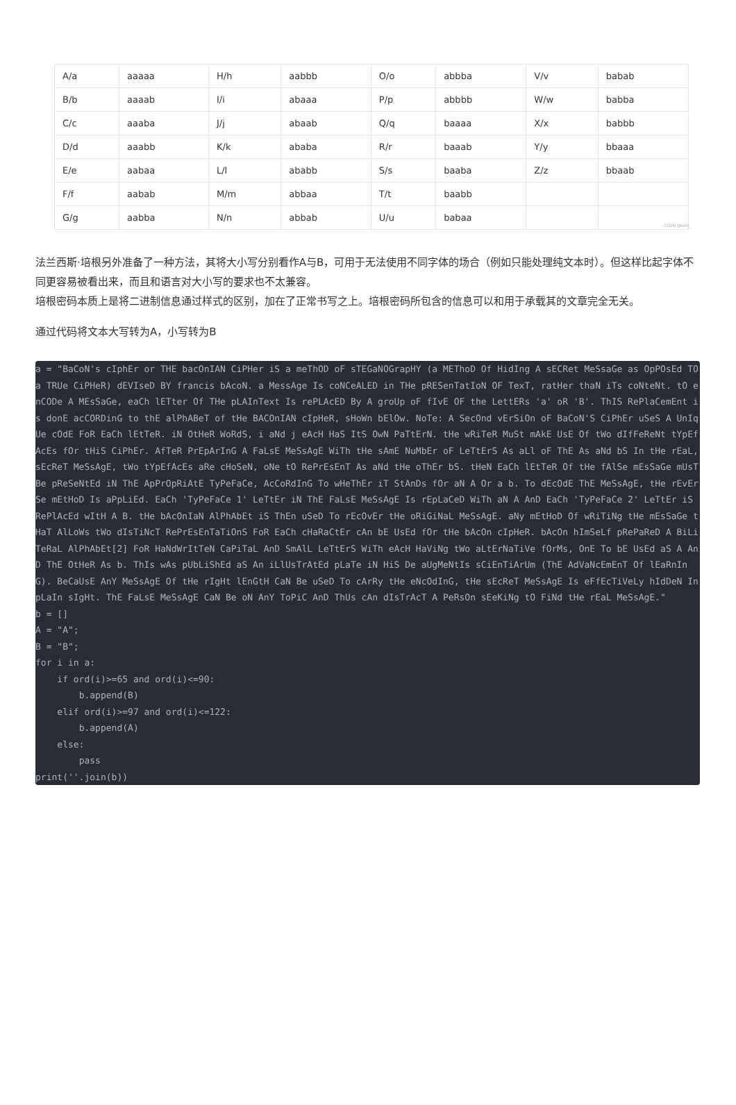| A/a | aaaaa | H/h | aabbb | O/o | abbba | V/v | babab |
| B/b | aaaab | I/i | abaaa | P/p | abbbb | W/w | babba |
| C/c | aaaba | J/j | abaab | Q/q | baaaa | X/x | babbb |
| D/d | aaabb | K/k | ababa | R/r | baaab | Y/y | bbaaa |
| E/e | aabaa | L/l | ababb | S/s | baaba | Z/z | bbaab |
| F/f | aabab | M/m | abbaa | T/t | baabb | | |
| G/g | aabba | N/n | abbab | U/u | babaa | | |
CSDN @lmn_
法兰西斯·培根另外准备了一种方法，其将大小写分别看作A与B，可用于无法使用不同字体的场合（例如只能处理纯文本时）。但这样比起字体不同更容易被看出来，而且和语言对大小写的要求也不太兼容。
培根密码本质上是将二进制信息通过样式的区别，加在了正常书写之上。培根密码所包含的信息可以和用于承载其的文章完全无关。
通过代码将文本大写转为A，小写转为B
a = "BaCoN's cIphEr or THE bacOnIAN CiPHer iS a meThOD oF sTEGaNOGrapHY (a METhoD Of HidIng A sECRet MeSsaGe as OpPOsEd TO a TRUe CiPHeR) dEVIseD BY francis bAcoN. a MessAge Is coNCeALED in THe pRESenTatIoN OF TexT, ratHer thaN iTs coNteNt. tO enCODe A MEsSaGe, eaCh lETter Of THe pLAInText Is rePLAcED By A groUp oF fIvE OF the LettERs 'a' oR 'B'. ThIS RePlaCemEnt is donE acCORDinG to thE alPhABeT of tHe BACOnIAN cIpHeR, sHoWn bElOw. NoTe: A SecOnd vErSiOn oF BaCoN'S CiPhEr uSeS A UnIqUe cOdE FoR EaCh lEtTeR. iN OtHeR WoRdS, i aNd j eAcH HaS ItS OwN PaTtErN. tHe wRiTeR MuSt mAkE UsE Of tWo dIfFeReNt tYpEfAcEs fOr tHiS CiPhEr. AfTeR PrEpArInG A FaLsE MeSsAgE WiTh tHe sAmE NuMbEr oF LeTtErS As aLl oF ThE As aNd bS In tHe rEaL, sEcReT MeSsAgE, tWo tYpEfAcEs aRe cHoSeN, oNe tO RePrEsEnT As aNd tHe oThEr bS. tHeN EaCh lEtTeR Of tHe fAlSe mEsSaGe mUsT Be pReSeNtEd iN ThE ApPrOpRiAtE TyPeFaCe, AcCoRdInG To wHeThEr iT StAnDs fOr aN A Or a b. To dEcOdE ThE MeSsAgE, tHe rEvErSe mEtHoD Is aPpLiEd. EaCh 'TyPeFaCe 1' LeTtEr iN ThE FaLsE MeSsAgE Is rEpLaCeD WiTh aN A AnD EaCh 'TyPeFaCe 2' LeTtEr iS RePlAcEd wItH A B. tHe bAcOnIaN AlPhAbEt iS ThEn uSeD To rEcOvEr tHe oRiGiNaL MeSsAgE. aNy mEtHoD Of wRiTiNg tHe mEsSaGe tHaT AlLoWs tWo dIsTiNcT RePrEsEnTaTiOnS FoR EaCh cHaRaCtEr cAn bE UsEd fOr tHe bAcOn cIpHeR. bAcOn hImSeLf pRePaReD A BiLiTeRaL AlPhAbEt[2] FoR HaNdWrItTeN CaPiTaL AnD SmAlL LeTtErS WiTh eAcH HaViNg tWo aLtErNaTiVe fOrMs, OnE To bE UsEd aS A AnD ThE OtHeR As b. ThIs wAs pUbLiShEd aS An iLlUsTrAtEd pLaTe iN HiS De aUgMeNtIs sCiEnTiArUm (ThE AdVaNcEmEnT Of lEaRnInG). BeCaUsE AnY MeSsAgE Of tHe rIgHt lEnGtH CaN Be uSeD To cArRy tHe eNcOdInG, tHe sEcReT MeSsAgE Is eFfEcTiVeLy hIdDeN In pLaIn sIgHt. ThE FaLsE MeSsAgE CaN Be oN AnY ToPiC AnD ThUs cAn dIsTrAcT A PeRsOn sEeKiNg tO FiNd tHe rEaL MeSsAgE." b = [] A = "A"; B = "B"; for i in a: if ord(i)>=65 and ord(i)<=90: b.append(B) elif ord(i)>=97 and ord(i)<=122: b.append(A) else: pass print(''.join(b))